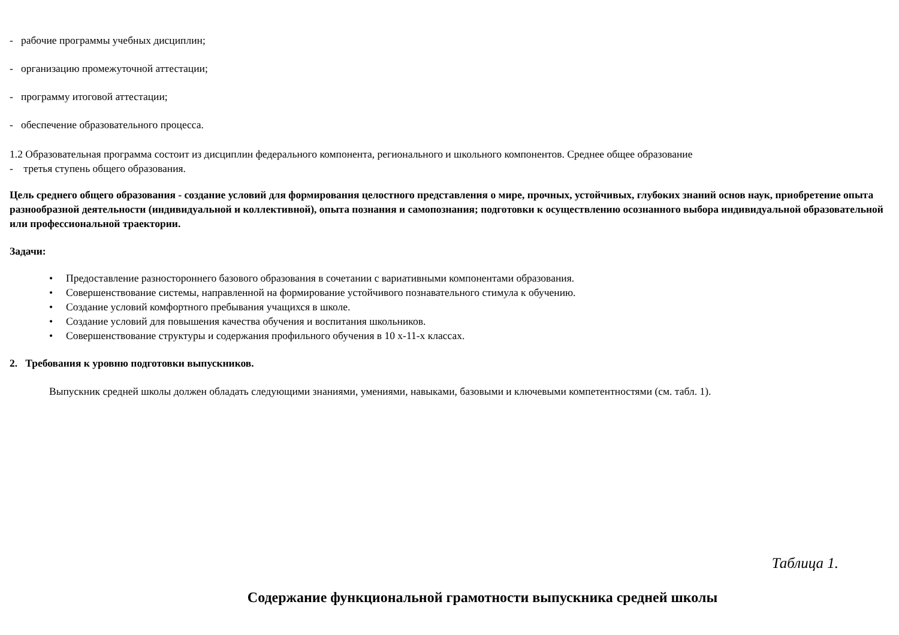- рабочие программы учебных дисциплин;
- организацию промежуточной аттестации;
- программу итоговой аттестации;
- обеспечение образовательного процесса.
1.2 Образовательная программа состоит из дисциплин федерального компонента, регионального и школьного компонентов. Среднее общее образование
- третья ступень общего образования.
Цель среднего общего образования - создание условий для формирования целостного представления о мире, прочных, устойчивых, глубоких знаний основ наук, приобретение опыта разнообразной деятельности (индивидуальной и коллективной), опыта познания и самопознания; подготовки к осуществлению осознанного выбора индивидуальной образовательной или профессиональной траектории.
Задачи:
• Предоставление разностороннего базового образования в сочетании с вариативными компонентами образования.
• Совершенствование системы, направленной на формирование устойчивого познавательного стимула к обучению.
• Создание условий комфортного пребывания учащихся в школе.
• Создание условий для повышения качества обучения и воспитания школьников.
• Совершенствование структуры и содержания профильного обучения в 10 х-11-х классах.
2. Требования к уровню подготовки выпускников.
Выпускник средней школы должен обладать следующими знаниями, умениями, навыками, базовыми и ключевыми компетентностями (см. табл. 1).
Таблица 1.
Содержание функциональной грамотности выпускника средней школы